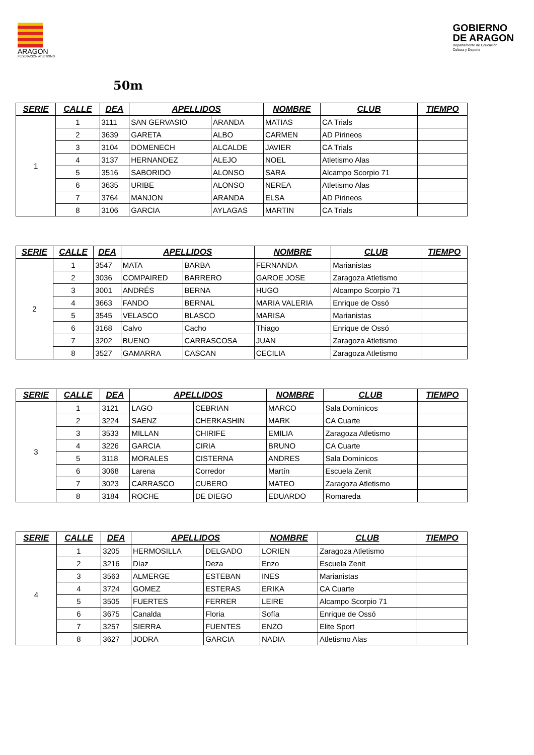ARAGÓN
FEDERACIÓN ATLETISMO
GOBIERNO
DE ARAGON
Departamento de Educación,
Cultura y Deporte
50m
| SERIE | CALLE | DEA | APELLIDOS | | NOMBRE | CLUB | TIEMPO |
| --- | --- | --- | --- | --- | --- | --- | --- |
| 1 | 1 | 3111 | SAN GERVASIO | ARANDA | MATIAS | CA Trials | |
| | 2 | 3639 | GARETA | ALBO | CARMEN | AD Pirineos | |
| | 3 | 3104 | DOMENECH | ALCALDE | JAVIER | CA Trials | |
| | 4 | 3137 | HERNANDEZ | ALEJO | NOEL | Atletismo Alas | |
| | 5 | 3516 | SABORIDO | ALONSO | SARA | Alcampo Scorpio 71 | |
| | 6 | 3635 | URIBE | ALONSO | NEREA | Atletismo Alas | |
| | 7 | 3764 | MANJON | ARANDA | ELSA | AD Pirineos | |
| | 8 | 3106 | GARCIA | AYLAGAS | MARTIN | CA Trials | |
| SERIE | CALLE | DEA | APELLIDOS | | NOMBRE | CLUB | TIEMPO |
| --- | --- | --- | --- | --- | --- | --- | --- |
| 2 | 1 | 3547 | MATA | BARBA | FERNANDA | Marianistas | |
| | 2 | 3036 | COMPAIRED | BARRERO | GAROE JOSE | Zaragoza Atletismo | |
| | 3 | 3001 | ANDRÉS | BERNA | HUGO | Alcampo Scorpio 71 | |
| | 4 | 3663 | FANDO | BERNAL | MARIA VALERIA | Enrique de Ossó | |
| | 5 | 3545 | VELASCO | BLASCO | MARISA | Marianistas | |
| | 6 | 3168 | Calvo | Cacho | Thiago | Enrique de Ossó | |
| | 7 | 3202 | BUENO | CARRASCOSA | JUAN | Zaragoza Atletismo | |
| | 8 | 3527 | GAMARRA | CASCAN | CECILIA | Zaragoza Atletismo | |
| SERIE | CALLE | DEA | APELLIDOS | | NOMBRE | CLUB | TIEMPO |
| --- | --- | --- | --- | --- | --- | --- | --- |
| 3 | 1 | 3121 | LAGO | CEBRIAN | MARCO | Sala Dominicos | |
| | 2 | 3224 | SAENZ | CHERKASHIN | MARK | CA Cuarte | |
| | 3 | 3533 | MILLAN | CHIRIFE | EMILIA | Zaragoza Atletismo | |
| | 4 | 3226 | GARCIA | CIRIA | BRUNO | CA Cuarte | |
| | 5 | 3118 | MORALES | CISTERNA | ANDRES | Sala Dominicos | |
| | 6 | 3068 | Larena | Corredor | Martín | Escuela Zenit | |
| | 7 | 3023 | CARRASCO | CUBERO | MATEO | Zaragoza Atletismo | |
| | 8 | 3184 | ROCHE | DE DIEGO | EDUARDO | Romareda | |
| SERIE | CALLE | DEA | APELLIDOS | | NOMBRE | CLUB | TIEMPO |
| --- | --- | --- | --- | --- | --- | --- | --- |
| 4 | 1 | 3205 | HERMOSILLA | DELGADO | LORIEN | Zaragoza Atletismo | |
| | 2 | 3216 | Díaz | Deza | Enzo | Escuela Zenit | |
| | 3 | 3563 | ALMERGE | ESTEBAN | INES | Marianistas | |
| | 4 | 3724 | GOMEZ | ESTERAS | ERIKA | CA Cuarte | |
| | 5 | 3505 | FUERTES | FERRER | LEIRE | Alcampo Scorpio 71 | |
| | 6 | 3675 | Canalda | Floria | Sofía | Enrique de Ossó | |
| | 7 | 3257 | SIERRA | FUENTES | ENZO | Elite Sport | |
| | 8 | 3627 | JODRA | GARCIA | NADIA | Atletismo Alas | |